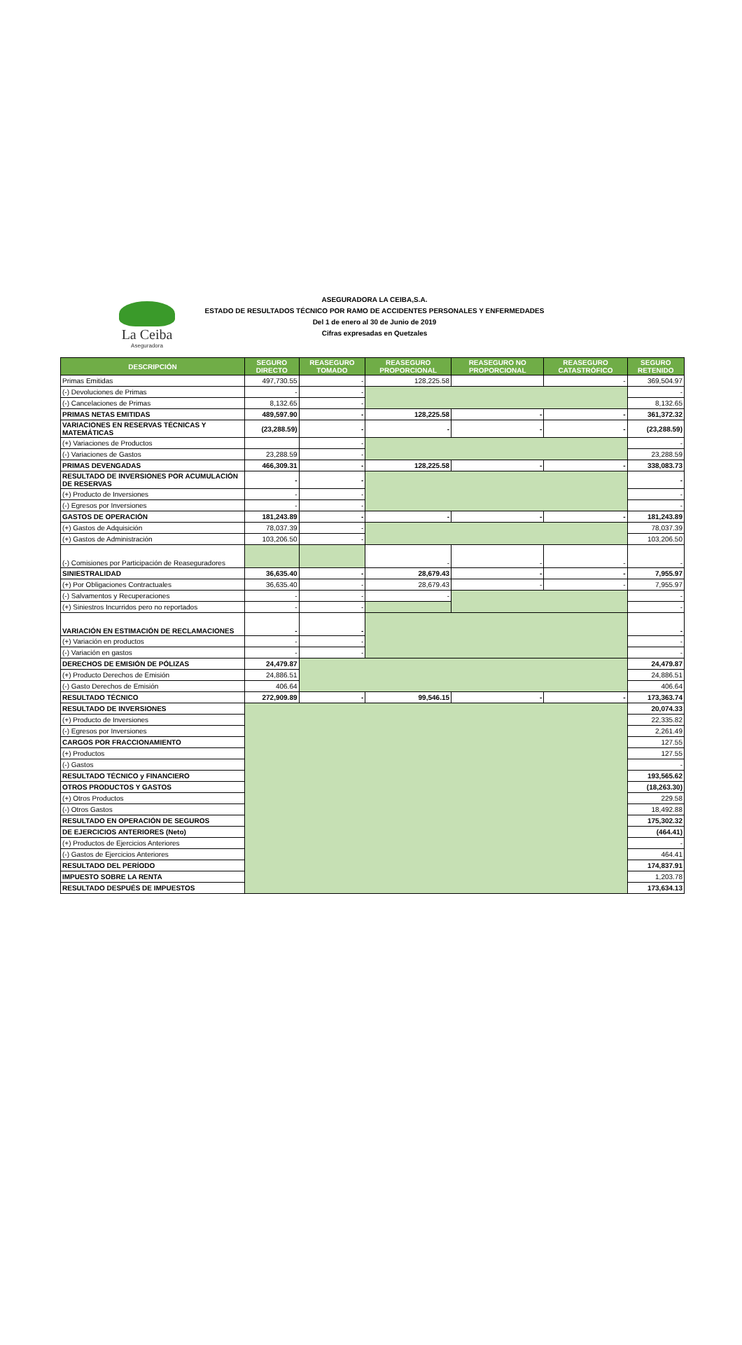La Ceiba
Aseguradora
ASEGURADORA LA CEIBA,S.A.
ESTADO DE RESULTADOS TÉCNICO POR RAMO DE ACCIDENTES PERSONALES Y ENFERMEDADES
Del 1 de enero al 30 de Junio de 2019
Cifras expresadas en Quetzales
| DESCRIPCIÓN | SEGURO DIRECTO | REASEGURO TOMADO | REASEGURO PROPORCIONAL | REASEGURO NO PROPORCIONAL | REASEGURO CATASTRÓFICO | SEGURO RETENIDO |
| --- | --- | --- | --- | --- | --- | --- |
| Primas Emitidas | 497,730.55 | - | 128,225.58 | | - | 369,504.97 |
| (-) Devoluciones de Primas | - | - | | | | - |
| (-) Cancelaciones de Primas | 8,132.65 | - | | | | 8,132.65 |
| PRIMAS NETAS EMITIDAS | 489,597.90 | - | 128,225.58 | - | - | 361,372.32 |
| VARIACIONES EN RESERVAS TÉCNICAS Y MATEMÁTICAS | (23,288.59) | - | - | - | - | (23,288.59) |
| (+) Variaciones de Productos | | - | | | | - |
| (-) Variaciones de Gastos | 23,288.59 | - | | | | 23,288.59 |
| PRIMAS DEVENGADAS | 466,309.31 | - | 128,225.58 | - | - | 338,083.73 |
| RESULTADO DE INVERSIONES POR ACUMULACIÓN DE RESERVAS | - | - | | | | - |
| (+) Producto de Inversiones | - | - | | | | - |
| (-) Egresos por Inversiones | - | - | | | | - |
| GASTOS DE OPERACIÓN | 181,243.89 | - | - | - | - | 181,243.89 |
| (+) Gastos de Adquisición | 78,037.39 | - | | | | 78,037.39 |
| (+) Gastos de Administración | 103,206.50 | - | | | | 103,206.50 |
| (-) Comisiones por Participación de Reaseguradores | | | - | - | - | - |
| SINIESTRALIDAD | 36,635.40 | - | 28,679.43 | - | - | 7,955.97 |
| (+) Por Obligaciones Contractuales | 36,635.40 | - | 28,679.43 | - | - | 7,955.97 |
| (-) Salvamentos y Recuperaciones | - | - | - | | | - |
| (+) Siniestros Incurridos pero no reportados | - | - | | | | - |
| VARIACIÓN EN ESTIMACIÓN DE RECLAMACIONES | - | - | | | | - |
| (+) Variación en productos | - | - | | | | - |
| (-) Variación en gastos | - | - | | | | - |
| DERECHOS DE EMISIÓN DE PÓLIZAS | 24,479.87 | | | | | 24,479.87 |
| (+) Producto Derechos de Emisión | 24,886.51 | | | | | 24,886.51 |
| (-) Gasto Derechos de Emisión | 406.64 | | | | | 406.64 |
| RESULTADO TÉCNICO | 272,909.89 | - | 99,546.15 | - | - | 173,363.74 |
| RESULTADO DE INVERSIONES | | | | | | 20,074.33 |
| (+) Producto de Inversiones | | | | | | 22,335.82 |
| (-) Egresos por Inversiones | | | | | | 2,261.49 |
| CARGOS POR FRACCIONAMIENTO | | | | | | 127.55 |
| (+) Productos | | | | | | 127.55 |
| (-) Gastos | | | | | | - |
| RESULTADO TÉCNICO y FINANCIERO | | | | | | 193,565.62 |
| OTROS PRODUCTOS Y GASTOS | | | | | | (18,263.30) |
| (+) Otros Productos | | | | | | 229.58 |
| (-) Otros Gastos | | | | | | 18,492.88 |
| RESULTADO EN OPERACIÓN DE SEGUROS | | | | | | 175,302.32 |
| DE EJERCICIOS ANTERIORES (Neto) | | | | | | (464.41) |
| (+) Productos de Ejercicios Anteriores | | | | | | - |
| (-) Gastos de Ejercicios Anteriores | | | | | | 464.41 |
| RESULTADO DEL PERÍODO | | | | | | 174,837.91 |
| IMPUESTO SOBRE LA RENTA | | | | | | 1,203.78 |
| RESULTADO DESPUÉS DE IMPUESTOS | | | | | | 173,634.13 |